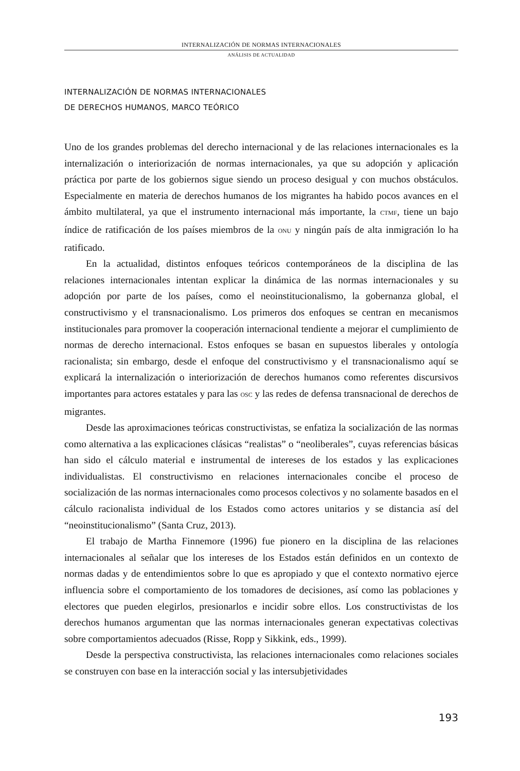INTERNALIZACIÓN DE NORMAS INTERNACIONALES
ANÁLISIS DE ACTUALIDAD
INTERNALIZACIÓN DE NORMAS INTERNACIONALES
DE DERECHOS HUMANOS, MARCO TEÓRICO
Uno de los grandes problemas del derecho internacional y de las relaciones internacionales es la internalización o interiorización de normas internacionales, ya que su adopción y aplicación práctica por parte de los gobiernos sigue siendo un proceso desigual y con muchos obstáculos. Especialmente en materia de derechos humanos de los migrantes ha habido pocos avances en el ámbito multilateral, ya que el instrumento internacional más importante, la CTMF, tiene un bajo índice de ratificación de los países miembros de la ONU y ningún país de alta inmigración lo ha ratificado.
En la actualidad, distintos enfoques teóricos contemporáneos de la disciplina de las relaciones internacionales intentan explicar la dinámica de las normas internacionales y su adopción por parte de los países, como el neoinstitucionalismo, la gobernanza global, el constructivismo y el transnacionalismo. Los primeros dos enfoques se centran en mecanismos institucionales para promover la cooperación internacional tendiente a mejorar el cumplimiento de normas de derecho internacional. Estos enfoques se basan en supuestos liberales y ontología racionalista; sin embargo, desde el enfoque del constructivismo y el transnacionalismo aquí se explicará la internalización o interiorización de derechos humanos como referentes discursivos importantes para actores estatales y para las OSC y las redes de defensa transnacional de derechos de migrantes.
Desde las aproximaciones teóricas constructivistas, se enfatiza la socialización de las normas como alternativa a las explicaciones clásicas “realistas” o “neoliberales”, cuyas referencias básicas han sido el cálculo material e instrumental de intereses de los estados y las explicaciones individualistas. El constructivismo en relaciones internacionales concibe el proceso de socialización de las normas internacionales como procesos colectivos y no solamente basados en el cálculo racionalista individual de los Estados como actores unitarios y se distancia así del “neoinstitucionalismo” (Santa Cruz, 2013).
El trabajo de Martha Finnemore (1996) fue pionero en la disciplina de las relaciones internacionales al señalar que los intereses de los Estados están definidos en un contexto de normas dadas y de entendimientos sobre lo que es apropiado y que el contexto normativo ejerce influencia sobre el comportamiento de los tomadores de decisiones, así como las poblaciones y electores que pueden elegirlos, presionarlos e incidir sobre ellos. Los constructivistas de los derechos humanos argumentan que las normas internacionales generan expectativas colectivas sobre comportamientos adecuados (Risse, Ropp y Sikkink, eds., 1999).
Desde la perspectiva constructivista, las relaciones internacionales como relaciones sociales se construyen con base en la interacción social y las intersubjetividades
193